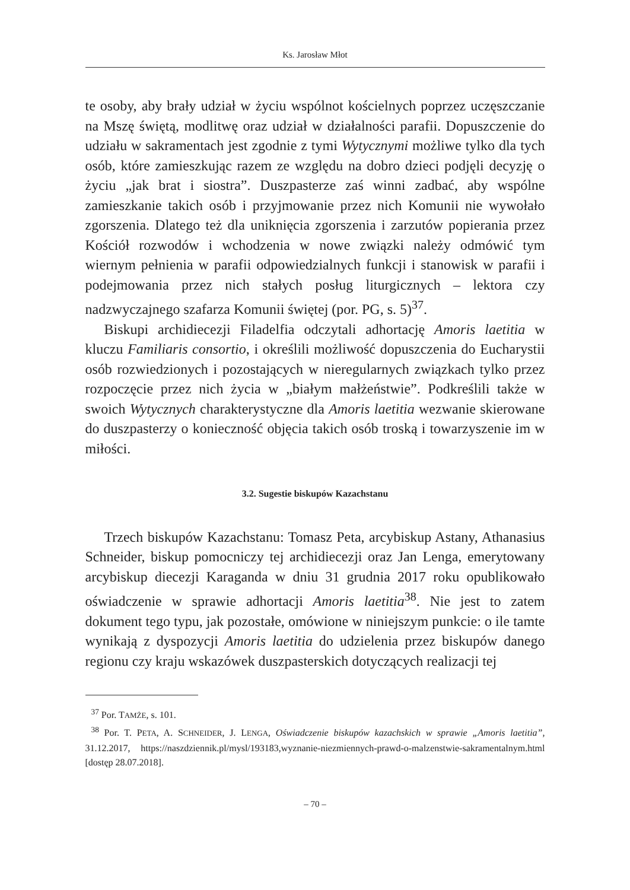Ks. Jarosław Młot
te osoby, aby brały udział w życiu wspólnot kościelnych poprzez uczęszczanie na Mszę świętą, modlitwę oraz udział w działalności parafii. Dopuszczenie do udziału w sakramentach jest zgodnie z tymi Wytycznymi możliwe tylko dla tych osób, które zamieszkując razem ze względu na dobro dzieci podjęli decyzję o życiu „jak brat i siostra”. Duszpasterze zaś winni zadbać, aby wspólne zamieszkanie takich osób i przyjmowanie przez nich Komunii nie wywołało zgorszenia. Dlatego też dla uniknięcia zgorszenia i zarzutów popierania przez Kościół rozwodów i wchodzenia w nowe związki należy odmówić tym wiernym pełnienia w parafii odpowiedzialnych funkcji i stanowisk w parafii i podejmowania przez nich stałych posług liturgicznych – lektora czy nadzwyczajnego szafarza Komunii świętej (por. PG, s. 5)<sup>37</sup>.
Biskupi archidiecezji Filadelfia odczytali adhortację Amoris laetitia w kluczu Familiaris consortio, i określili możliwość dopuszczenia do Eucharystii osób rozwiedzionych i pozostających w nieregularnych związkach tylko przez rozpoczęcie przez nich życia w „białym małżeństwie”. Podkreślili także w swoich Wytycznych charakterystyczne dla Amoris laetitia wezwanie skierowane do duszpasterzy o konieczność objęcia takich osób troską i towarzyszenie im w miłości.
3.2. Sugestie biskupów Kazachstanu
Trzech biskupów Kazachstanu: Tomasz Peta, arcybiskup Astany, Athanasius Schneider, biskup pomocniczy tej archidiecezji oraz Jan Lenga, emerytowany arcybiskup diecezji Karaganda w dniu 31 grudnia 2017 roku opublikowało oświadczenie w sprawie adhortacji Amoris laetitia<sup>38</sup>. Nie jest to zatem dokument tego typu, jak pozostałe, omówione w niniejszym punkcie: o ile tamte wynikają z dyspozycji Amoris laetitia do udzielenia przez biskupów danego regionu czy kraju wskazówek duszpasterskich dotyczących realizacji tej
<sup>37</sup> Por. TAMŻE, s. 101.
<sup>38</sup> Por. T. PETA, A. SCHNEIDER, J. LENGA, Oświadczenie biskupów kazachskich w sprawie „Amoris laetitia”, 31.12.2017, https://naszdziennik.pl/mysl/193183,wyznanie-niezmiennych-prawd-o-malzenstwie-sakramentalnym.html [dostęp 28.07.2018].
– 70 –